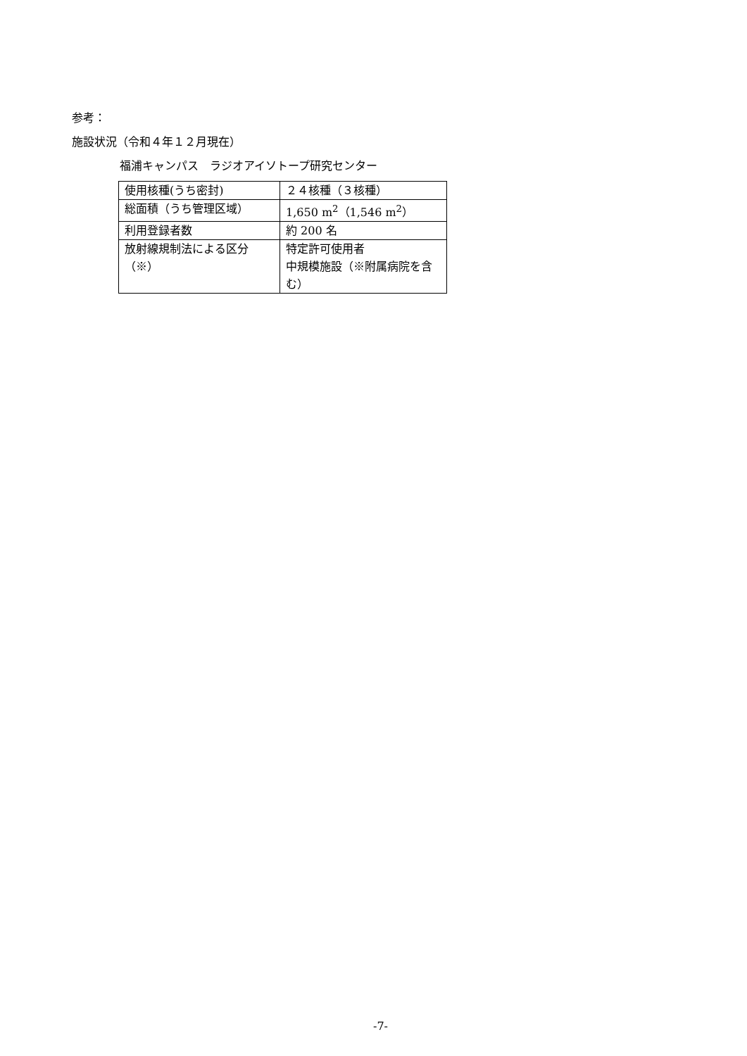参考：
施設状況（令和４年１２月現在）
福浦キャンパス　ラジオアイソトープ研究センター
| 使用核種(うち密封) | ２４核種（３核種） |
| 総面積（うち管理区域） | 1,650 m<sup>2</sup>（1,546 m<sup>2</sup>） |
| 利用登録者数 | 約 200 名 |
| 放射線規制法による区分（※） | 特定許可使用者 中規模施設（※附属病院を含む） |
-7-